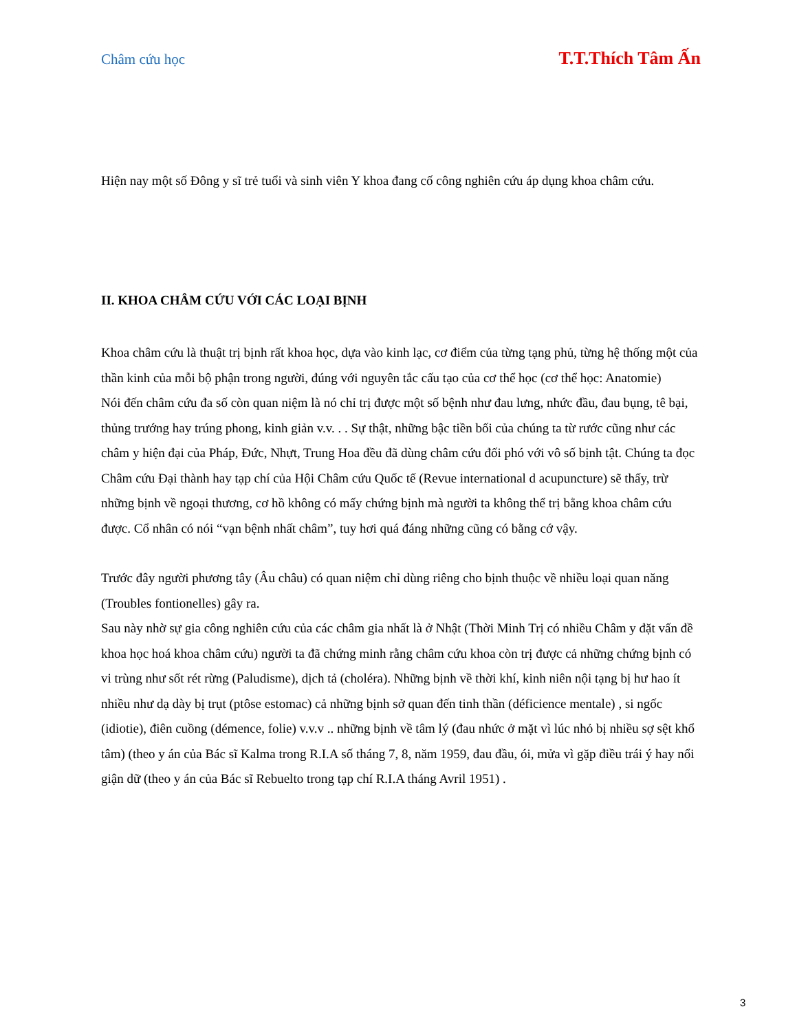Châm cứu học T.T.Thích Tâm Ấn
Hiện nay một số Đông y sĩ trẻ tuổi và sinh viên Y khoa đang cố công nghiên cứu áp dụng khoa châm cứu.
II. KHOA CHÂM CỨU VỚI CÁC LOẠI BỊNH
Khoa châm cứu là thuật trị bịnh rất khoa học, dựa vào kinh lạc, cơ điểm của từng tạng phủ, từng hệ thống một của thần kinh của mỗi bộ phận trong người, đúng với nguyên tắc cấu tạo của cơ thể học (cơ thể học: Anatomie)
Nói đến châm cứu đa số còn quan niệm là nó chỉ trị được một số bệnh như đau lưng, nhức đầu, đau bụng, tê bại, thủng trướng hay trúng phong, kinh giản v.v. . . Sự thật, những bậc tiền bối của chúng ta từ rước cũng như các châm y hiện đại của Pháp, Đức, Nhựt, Trung Hoa đều đã dùng châm cứu đối phó với vô số bịnh tật. Chúng ta đọc Châm cứu Đại thành hay tạp chí của Hội Châm cứu Quốc tế (Revue international d acupuncture) sẽ thấy, trừ những bịnh về ngoại thương, cơ hồ không có mấy chứng bịnh mà người ta không thể trị bằng khoa châm cứu được. Cổ nhân có nói “vạn bệnh nhất châm”, tuy hơi quá đáng những cũng có bằng cớ vậy.
Trước đây người phương tây (Âu châu) có quan niệm chỉ dùng riêng cho bịnh thuộc về nhiều loại quan năng (Troubles fontionelles) gây ra.
Sau này nhờ sự gia công nghiên cứu của các châm gia nhất là ở Nhật (Thời Minh Trị có nhiều Châm y đặt vấn đề khoa học hoá khoa châm cứu) người ta đã chứng minh rằng châm cứu khoa còn trị được cả những chứng bịnh có vi trùng như sốt rét rừng (Paludisme), dịch tả (choléra). Những bịnh về thời khí, kinh niên nội tạng bị hư hao ít nhiều như dạ dày bị trụt (ptôse estomac) cả những bịnh sở quan đến tinh thần (déficience mentale) , si ngốc (idiotie), điên cuồng (démence, folie) v.v.v .. những bịnh về tâm lý (đau nhức ở mặt vì lúc nhỏ bị nhiều sợ sệt khổ tâm) (theo y án của Bác sĩ Kalma trong R.I.A số tháng 7, 8, năm 1959, đau đầu, ói, mửa vì gặp điều trái ý hay nổi giận dữ (theo y án của Bác sĩ Rebuelto trong tạp chí R.I.A tháng Avril 1951) .
3